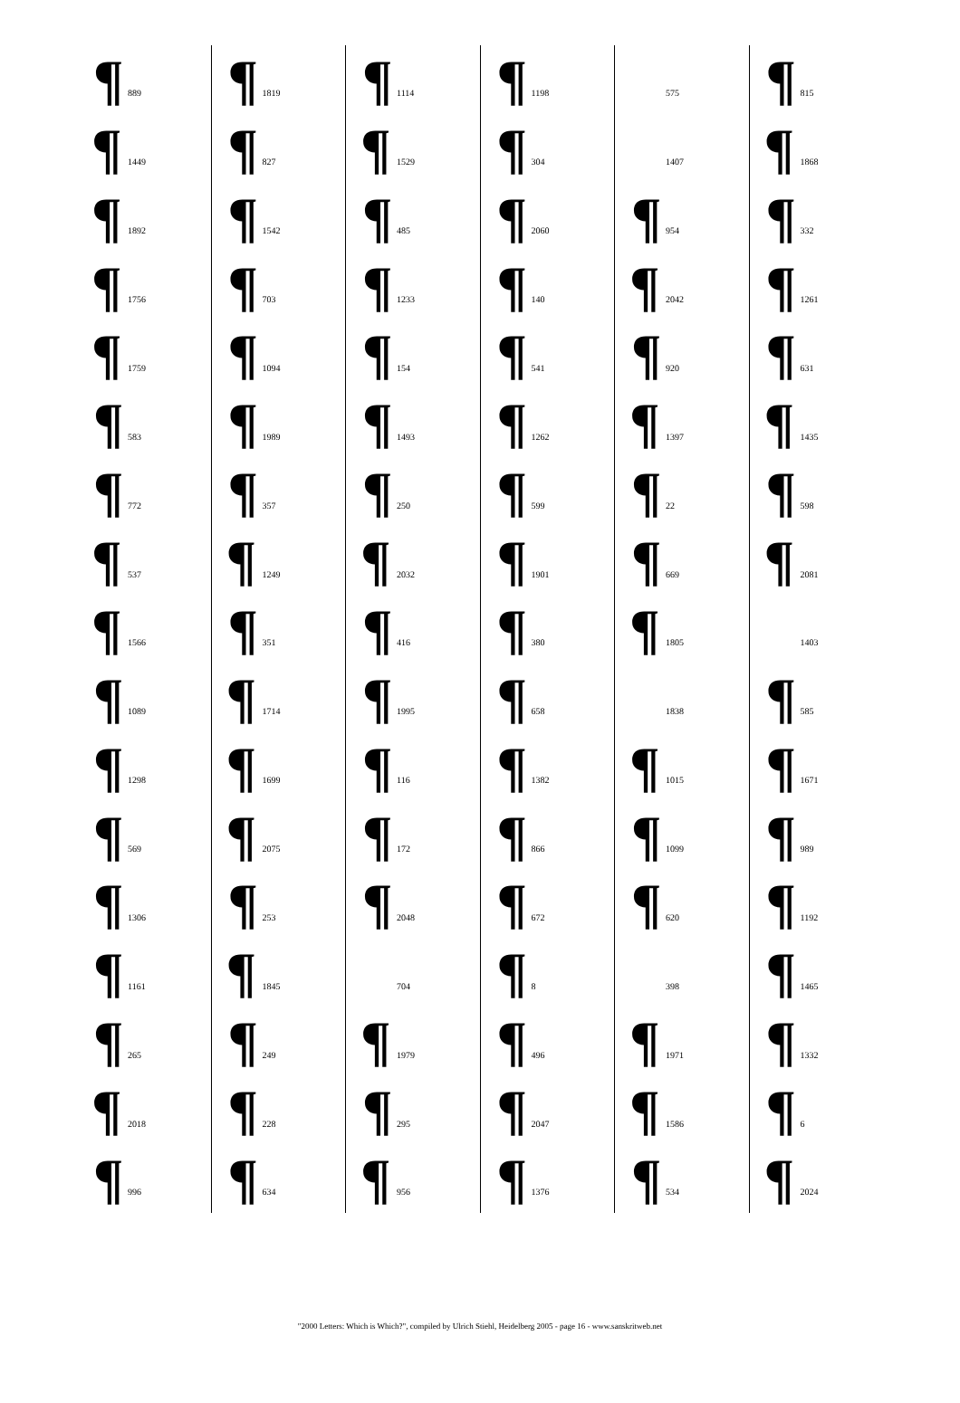¶ 889
¶ 1449
¶ 1892
¶ 1756
¶ 1759
¶ 583
¶ 772
¶ 537
¶ 1566
¶ 1089
¶ 1298
¶ 569
¶ 1306
¶ 1161
¶ 265
¶ 2018
¶ 996
¶ 1819
¶ 827
¶ 1542
¶ 703
¶ 1094
¶ 1989
¶ 357
¶ 1249
¶ 351
¶ 1714
¶ 1699
¶ 2075
¶ 253
¶ 1845
¶ 249
¶ 228
¶ 634
¶ 1114
¶ 1529
¶ 485
¶ 1233
¶ 154
¶ 1493
¶ 250
¶ 2032
¶ 416
¶ 1995
¶ 116
¶ 172
¶ 2048
704
¶ 1979
¶ 295
¶ 956
¶ 1198
¶ 304
¶ 2060
¶ 140
¶ 541
¶ 1262
¶ 599
¶ 1901
¶ 380
¶ 658
¶ 1382
¶ 866
¶ 672
¶ 8
¶ 496
¶ 2047
¶ 1376
575
1407
¶ 954
¶ 2042
¶ 920
¶ 1397
¶ 22
¶ 669
¶ 1805
1838
¶ 1015
¶ 1099
¶ 620
398
¶ 1971
¶ 1586
¶ 534
¶ 815
¶ 1868
¶ 332
¶ 1261
¶ 631
¶ 1435
¶ 598
¶ 2081
1403
¶ 585
¶ 1671
¶ 989
¶ 1192
¶ 1465
¶ 1332
¶ 6
¶ 2024
"2000 Letters: Which is Which?", compiled by Ulrich Stiehl, Heidelberg 2005 - page 16 - www.sanskritweb.net